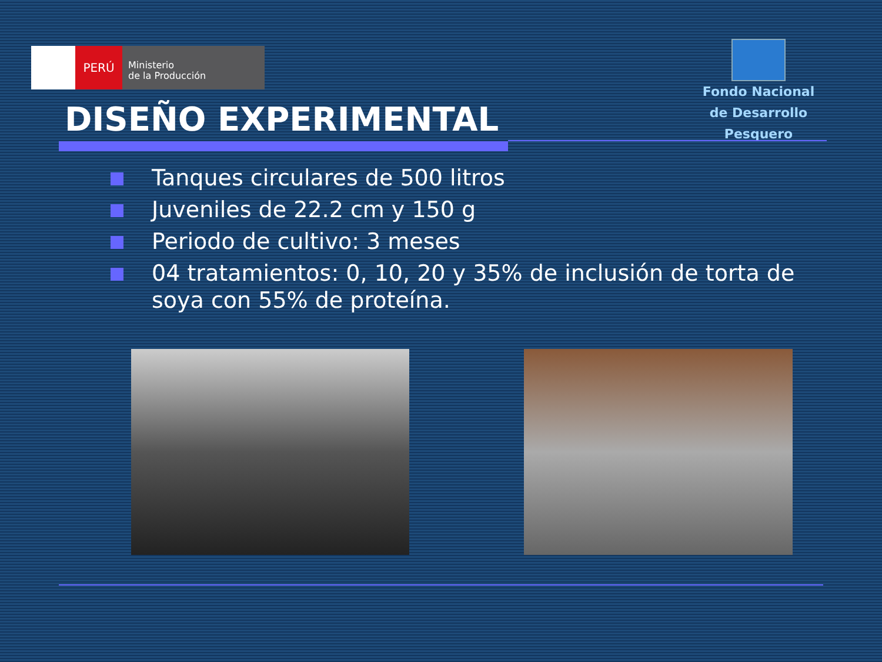PERÚ
Ministerio
de la Producción
Fondo Nacional
de Desarrollo Pesquero
DISEÑO EXPERIMENTAL
Tanques circulares de 500 litros
Juveniles de 22.2 cm y 150 g
Periodo de cultivo: 3 meses
04 tratamientos: 0, 10, 20 y 35% de inclusión de torta de soya con 55% de proteína.